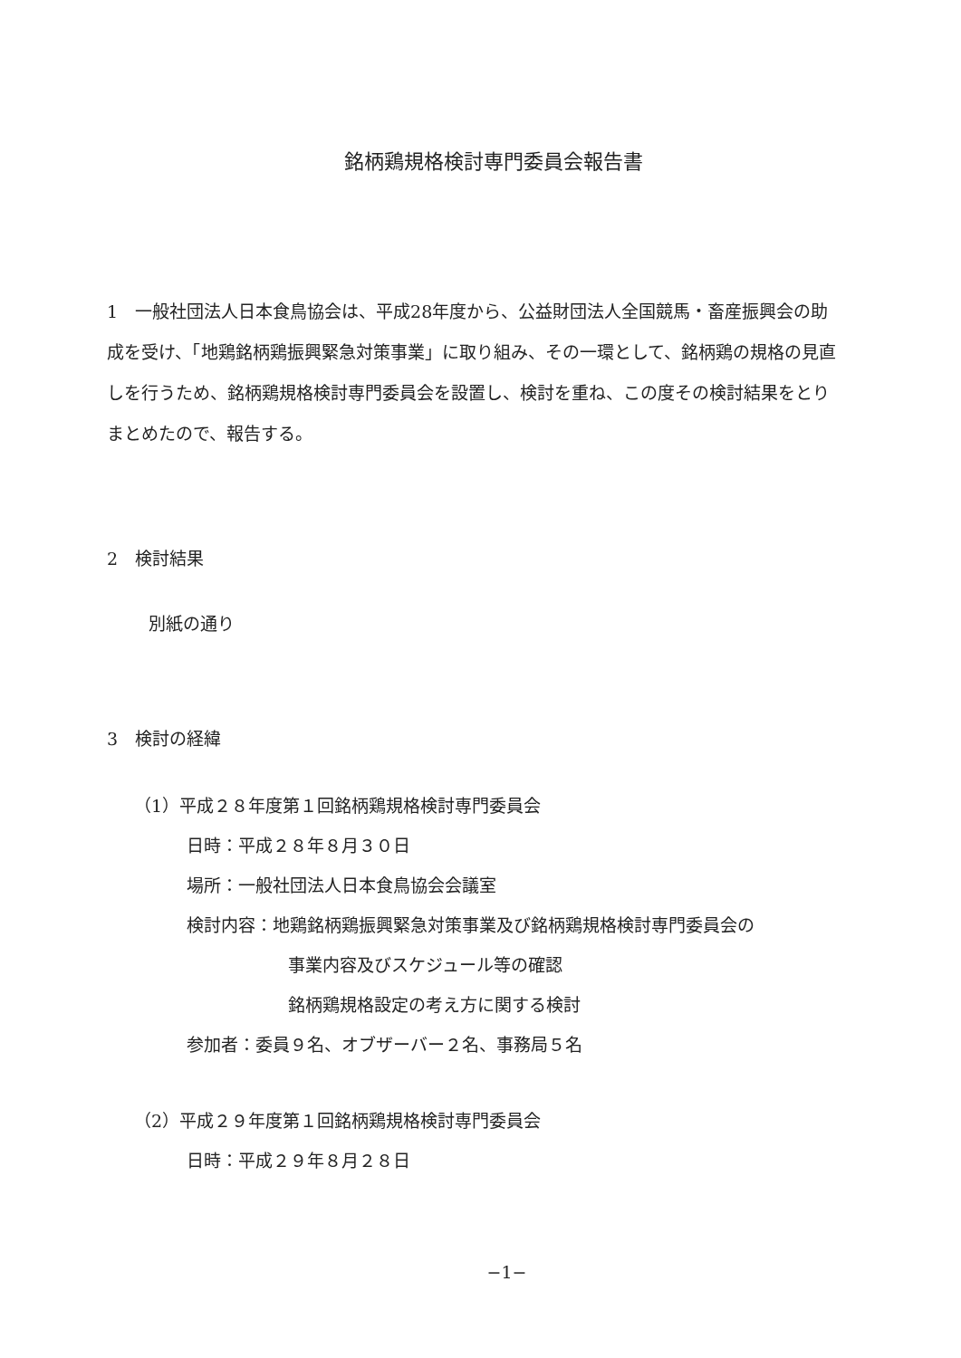銘柄鶏規格検討専門委員会報告書
1　一般社団法人日本食鳥協会は、平成28年度から、公益財団法人全国競馬・畜産振興会の助成を受け、「地鶏銘柄鶏振興緊急対策事業」に取り組み、その一環として、銘柄鶏の規格の見直しを行うため、銘柄鶏規格検討専門委員会を設置し、検討を重ね、この度その検討結果をとりまとめたので、報告する。
2　検討結果
別紙の通り
3　検討の経緯
（1）平成２８年度第１回銘柄鶏規格検討専門委員会
日時：平成２８年８月３０日
場所：一般社団法人日本食鳥協会会議室
検討内容：地鶏銘柄鶏振興緊急対策事業及び銘柄鶏規格検討専門委員会の
事業内容及びスケジュール等の確認
銘柄鶏規格設定の考え方に関する検討
参加者：委員９名、オブザーバー２名、事務局５名
（2）平成２９年度第１回銘柄鶏規格検討専門委員会
日時：平成２９年８月２８日
−1−